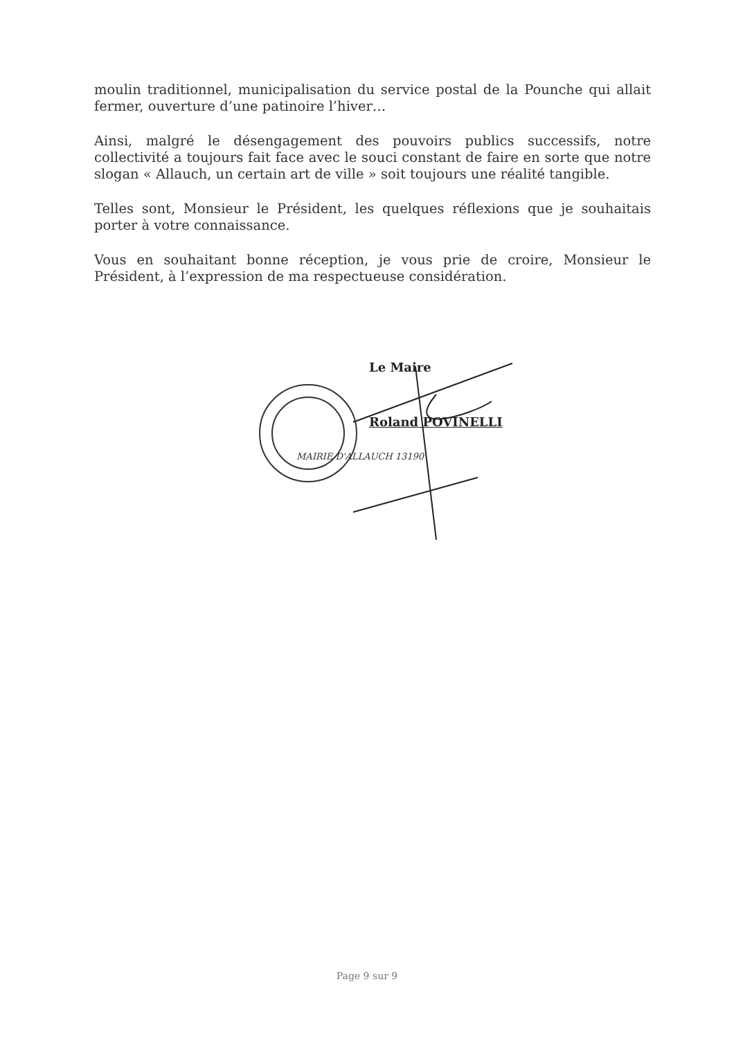moulin traditionnel, municipalisation du service postal de la Pounche qui allait fermer, ouverture d’une patinoire l’hiver…
Ainsi, malgré le désengagement des pouvoirs publics successifs, notre collectivité a toujours fait face avec le souci constant de faire en sorte que notre slogan « Allauch, un certain art de ville » soit toujours une réalité tangible.
Telles sont, Monsieur le Président, les quelques réflexions que je souhaitais porter à votre connaissance.
Vous en souhaitant bonne réception, je vous prie de croire, Monsieur le Président, à l’expression de ma respectueuse considération.
MAIRIE D'ALLAUCH 13190
Le Maire
Roland POVINELLI
Page 9 sur 9